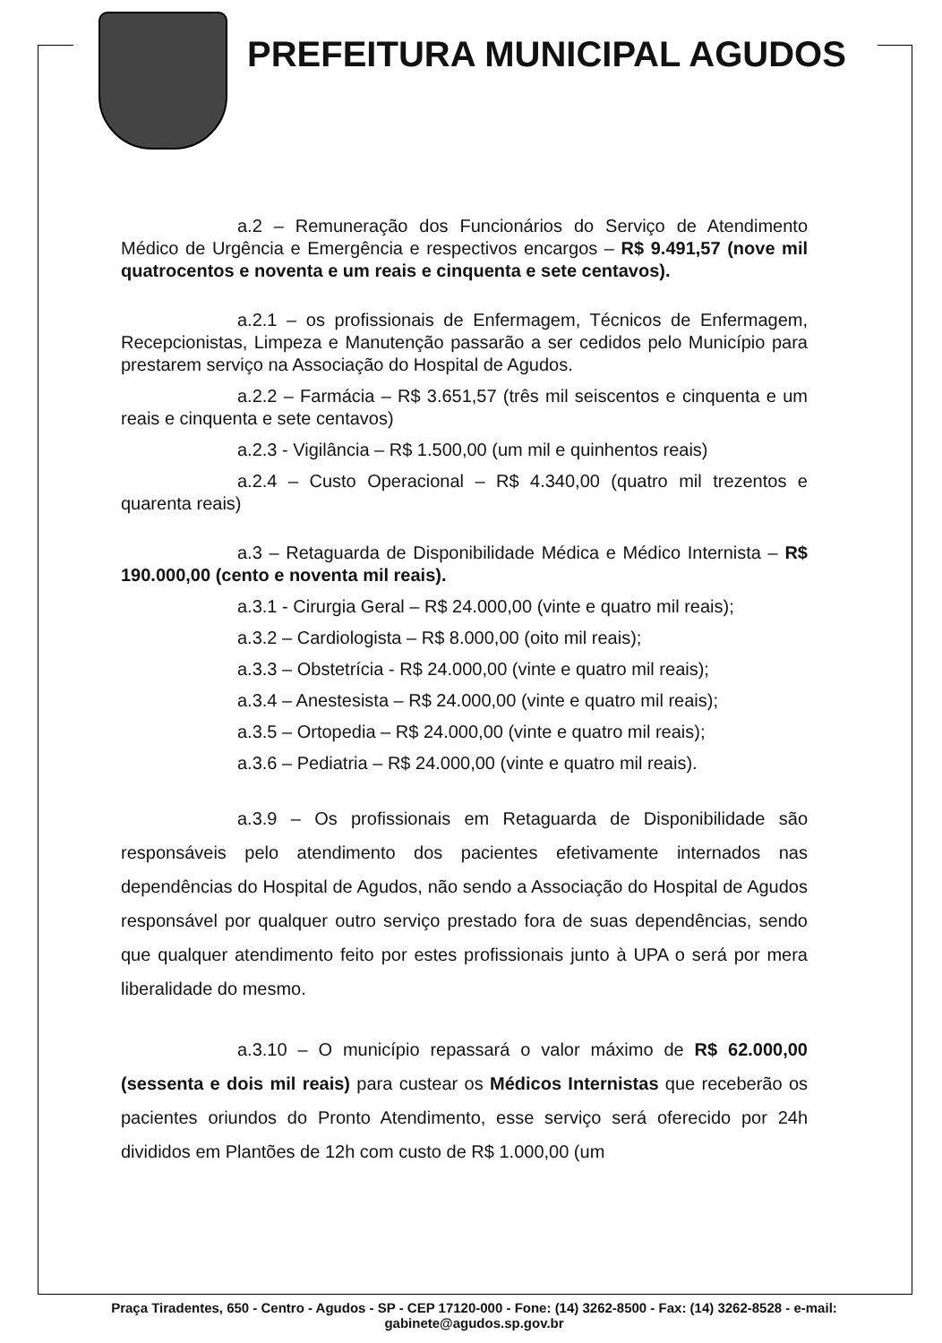PREFEITURA MUNICIPAL AGUDOS
a.2 – Remuneração dos Funcionários do Serviço de Atendimento Médico de Urgência e Emergência e respectivos encargos – R$ 9.491,57 (nove mil quatrocentos e noventa e um reais e cinquenta e sete centavos).
a.2.1 – os profissionais de Enfermagem, Técnicos de Enfermagem, Recepcionistas, Limpeza e Manutenção passarão a ser cedidos pelo Município para prestarem serviço na Associação do Hospital de Agudos.
a.2.2 – Farmácia – R$ 3.651,57 (três mil seiscentos e cinquenta e um reais e cinquenta e sete centavos)
a.2.3 - Vigilância – R$ 1.500,00 (um mil e quinhentos reais)
a.2.4 – Custo Operacional – R$ 4.340,00 (quatro mil trezentos e quarenta reais)
a.3 – Retaguarda de Disponibilidade Médica e Médico Internista – R$ 190.000,00 (cento e noventa mil reais).
a.3.1 - Cirurgia Geral – R$ 24.000,00 (vinte e quatro mil reais);
a.3.2 – Cardiologista – R$ 8.000,00 (oito mil reais);
a.3.3 – Obstetrícia - R$ 24.000,00 (vinte e quatro mil reais);
a.3.4 – Anestesista – R$ 24.000,00 (vinte e quatro mil reais);
a.3.5 – Ortopedia – R$ 24.000,00 (vinte e quatro mil reais);
a.3.6 – Pediatria – R$ 24.000,00 (vinte e quatro mil reais).
a.3.9 – Os profissionais em Retaguarda de Disponibilidade são responsáveis pelo atendimento dos pacientes efetivamente internados nas dependências do Hospital de Agudos, não sendo a Associação do Hospital de Agudos responsável por qualquer outro serviço prestado fora de suas dependências, sendo que qualquer atendimento feito por estes profissionais junto à UPA o será por mera liberalidade do mesmo.
a.3.10 – O município repassará o valor máximo de R$ 62.000,00 (sessenta e dois mil reais) para custear os Médicos Internistas que receberão os pacientes oriundos do Pronto Atendimento, esse serviço será oferecido por 24h divididos em Plantões de 12h com custo de R$ 1.000,00 (um
Praça Tiradentes, 650 - Centro - Agudos - SP - CEP 17120-000 - Fone: (14) 3262-8500 - Fax: (14) 3262-8528 - e-mail: gabinete@agudos.sp.gov.br